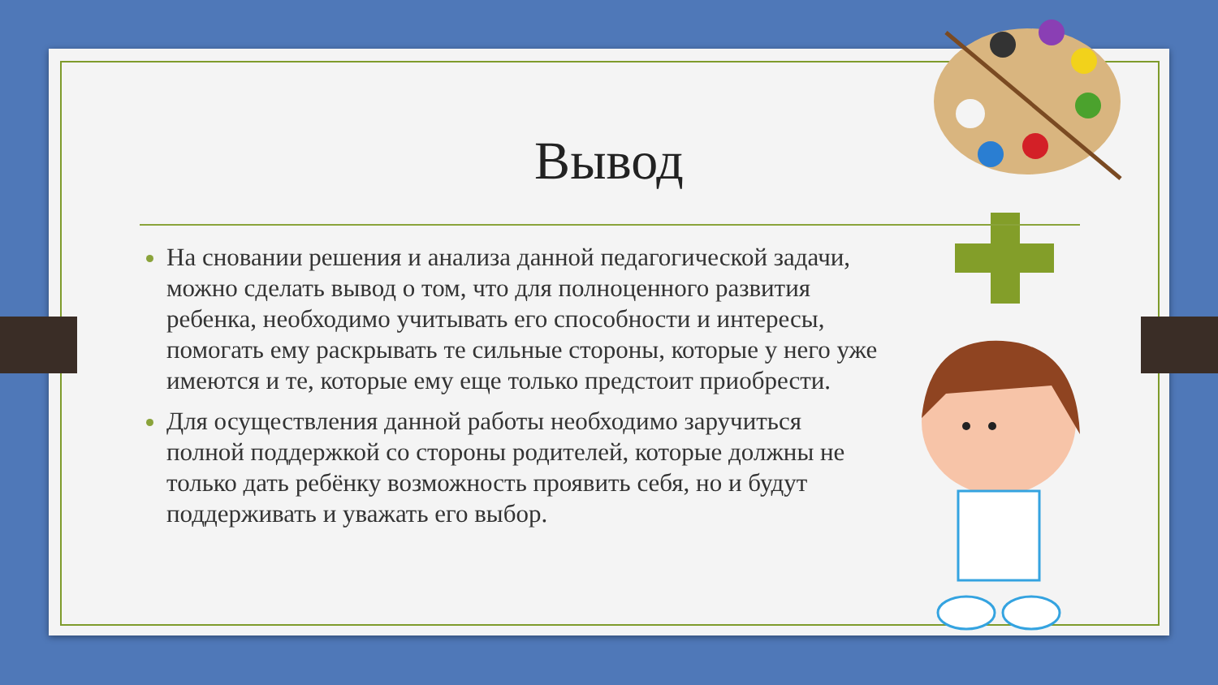Вывод
На сновании решения и анализа данной педагогической задачи, можно сделать вывод о том, что для полноценного развития ребенка, необходимо учитывать его способности и интересы, помогать ему раскрывать те сильные стороны, которые у него уже имеются и те, которые ему еще только предстоит приобрести.
Для осуществления данной работы необходимо заручиться полной поддержкой со стороны родителей, которые должны не только дать ребёнку возможность проявить себя, но и будут поддерживать и уважать его выбор.